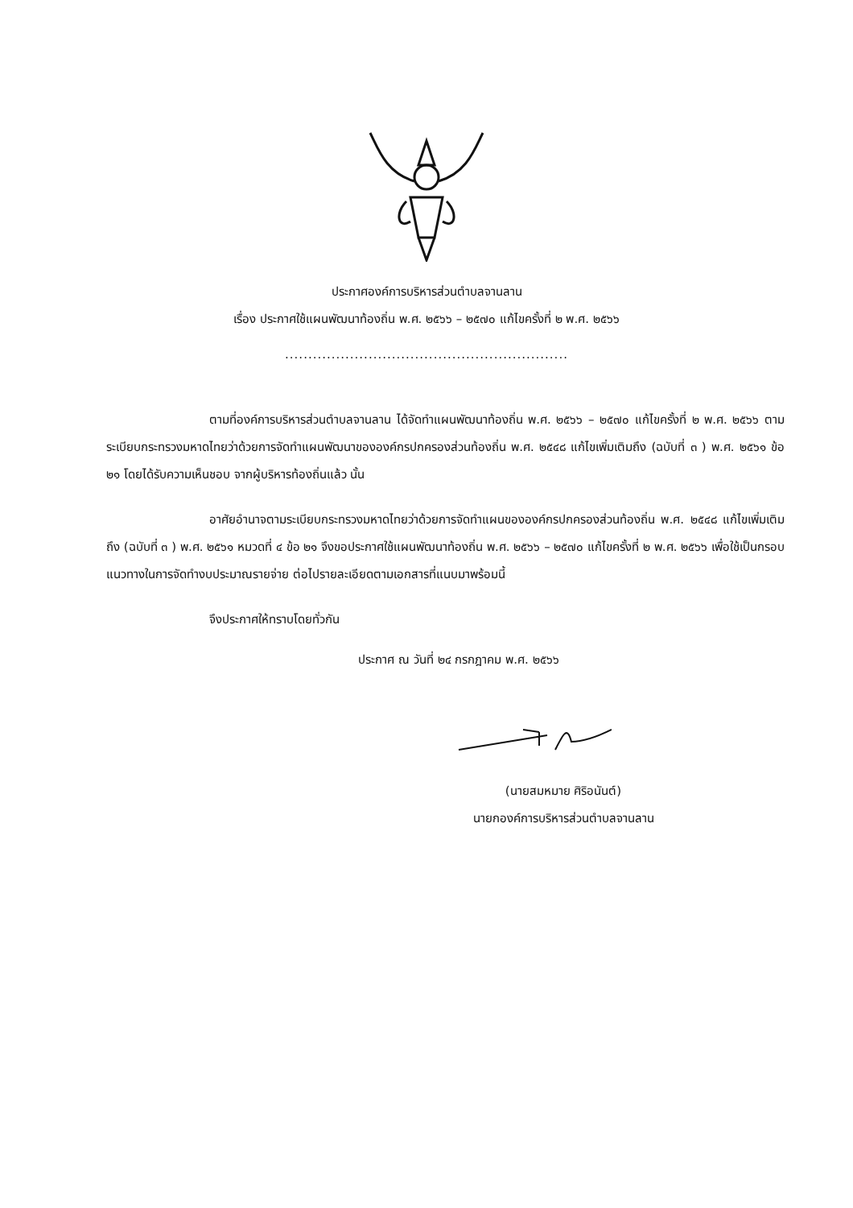ประกาศองค์การบริหารส่วนตำบลจานลาน
เรื่อง ประกาศใช้แผนพัฒนาท้องถิ่น พ.ศ. ๒๕๖๖ – ๒๕๗๐ แก้ไขครั้งที่ ๒ พ.ศ. ๒๕๖๖
.............................................................
ตามที่องค์การบริหารส่วนตำบลจานลาน ได้จัดทำแผนพัฒนาท้องถิ่น พ.ศ. ๒๕๖๖ – ๒๕๗๐ แก้ไขครั้งที่ ๒ พ.ศ. ๒๕๖๖ ตามระเบียบกระทรวงมหาดไทยว่าด้วยการจัดทำแผนพัฒนาขององค์กรปกครองส่วนท้องถิ่น พ.ศ. ๒๕๔๘ แก้ไขเพิ่มเติมถึง (ฉบับที่ ๓ ) พ.ศ. ๒๕๖๑ ข้อ ๒๑ โดยได้รับความเห็นชอบ จากผู้บริหารท้องถิ่นแล้ว นั้น
อาศัยอำนาจตามระเบียบกระทรวงมหาดไทยว่าด้วยการจัดทำแผนขององค์กรปกครองส่วนท้องถิ่น พ.ศ. ๒๕๔๘ แก้ไขเพิ่มเติมถึง (ฉบับที่ ๓ ) พ.ศ. ๒๕๖๑ หมวดที่ ๔ ข้อ ๒๑ จึงขอประกาศใช้แผนพัฒนาท้องถิ่น พ.ศ. ๒๕๖๖ – ๒๕๗๐ แก้ไขครั้งที่ ๒ พ.ศ. ๒๕๖๖ เพื่อใช้เป็นกรอบแนวทางในการจัดทำงบประมาณรายจ่าย ต่อไปรายละเอียดตามเอกสารที่แนบมาพร้อมนี้
จึงประกาศให้ทราบโดยทั่วกัน
ประกาศ ณ วันที่ ๒๔ กรกฎาคม พ.ศ. ๒๕๖๖
(นายสมหมาย ศิริอนันต์)
นายกองค์การบริหารส่วนตำบลจานลาน